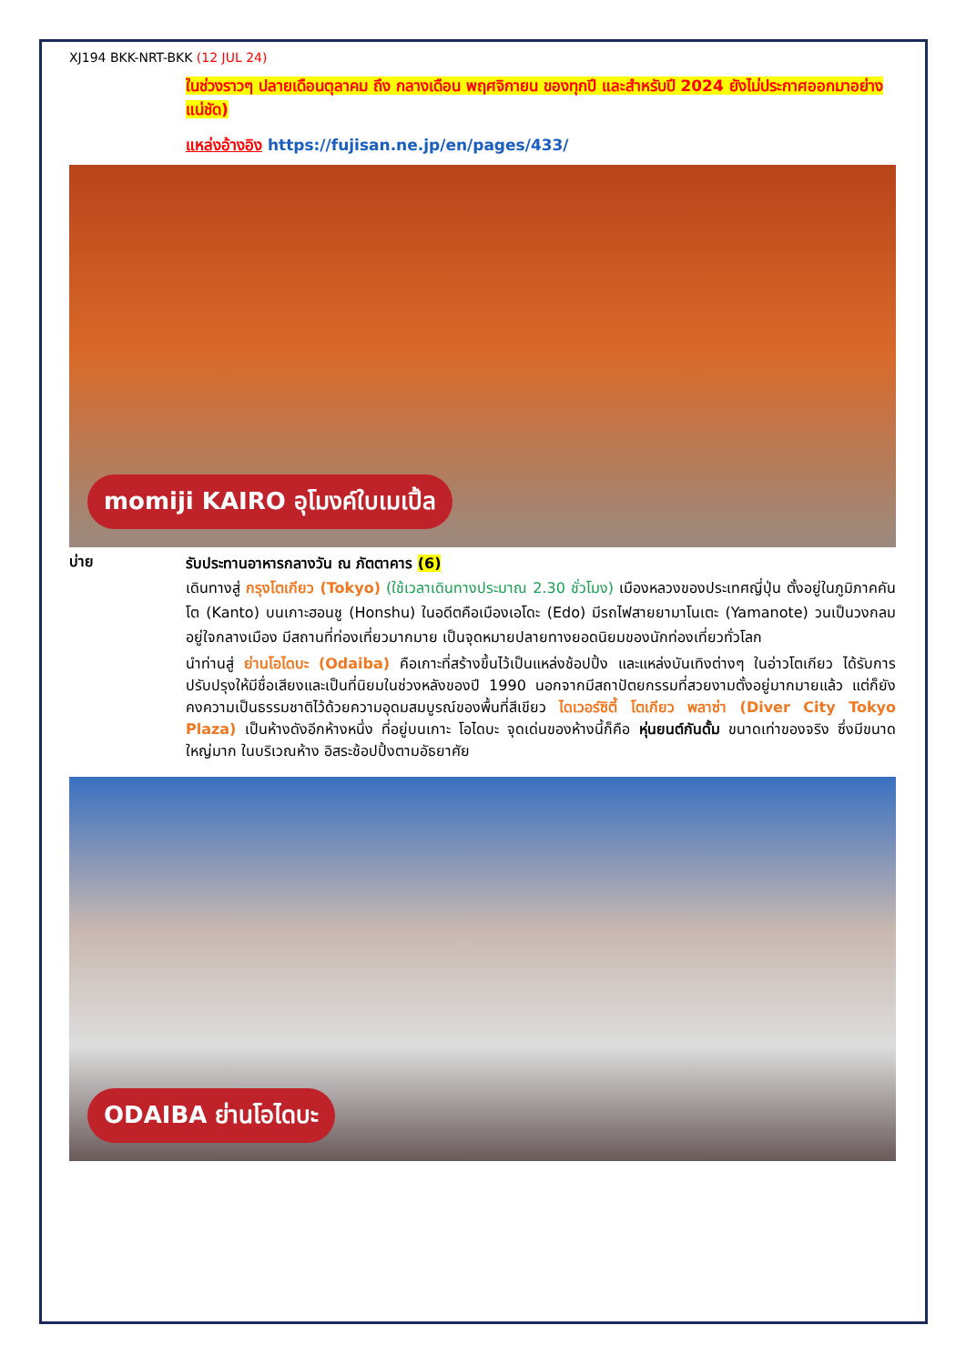XJ194 BKK-NRT-BKK (12 JUL 24)
ในช่วงราวๆ ปลายเดือนตุลาคม ถึง กลางเดือน พฤศจิกายน ของทุกปี และสำหรับปี 2024 ยังไม่ประกาศออกมาอย่างแน่ชัด)
แหล่งอ้างอิง https://fujisan.ne.jp/en/pages/433/
momiji KAIRO อุโมงค์ใบเมเปิ้ล
บ่าย
รับประทานอาหารกลางวัน ณ ภัตตาคาร (6)
เดินทางสู่ กรุงโตเกียว (Tokyo) (ใช้เวลาเดินทางประมาณ 2.30 ชั่วโมง) เมืองหลวงของประเทศญี่ปุ่น ตั้งอยู่ในภูมิภาคคันโต (Kanto) บนเกาะฮอนชู (Honshu) ในอดีตคือเมืองเอโดะ (Edo) มีรถไฟสายยามาโนเตะ (Yamanote) วนเป็นวงกลมอยู่ใจกลางเมือง มีสถานที่ท่องเที่ยวมากมาย เป็นจุดหมายปลายทางยอดนิยมของนักท่องเที่ยวทั่วโลก
นำท่านสู่ ย่านโอไดบะ (Odaiba) คือเกาะที่สร้างขึ้นไว้เป็นแหล่งช้อปปิ้ง และแหล่งบันเทิงต่างๆ ในอ่าวโตเกียว ได้รับการปรับปรุงให้มีชื่อเสียงและเป็นที่นิยมในช่วงหลังของปี 1990 นอกจากมีสถาปัตยกรรมที่สวยงามตั้งอยู่มากมายแล้ว แต่ก็ยังคงความเป็นธรรมชาติไว้ด้วยความอุดมสมบูรณ์ของพื้นที่สีเขียว ไดเวอร์ซิตี้ โตเกียว พลาซ่า (Diver City Tokyo Plaza) เป็นห้างดังอีกห้างหนึ่ง ที่อยู่บนเกาะ โอไดบะ จุดเด่นของห้างนี้ก็คือ หุ่นยนต์กันดั้ม ขนาดเท่าของจริง ซึ่งมีขนาดใหญ่มาก ในบริเวณห้าง อิสระช้อปปิ้งตามอัธยาศัย
ODAIBA ย่านโอไดบะ